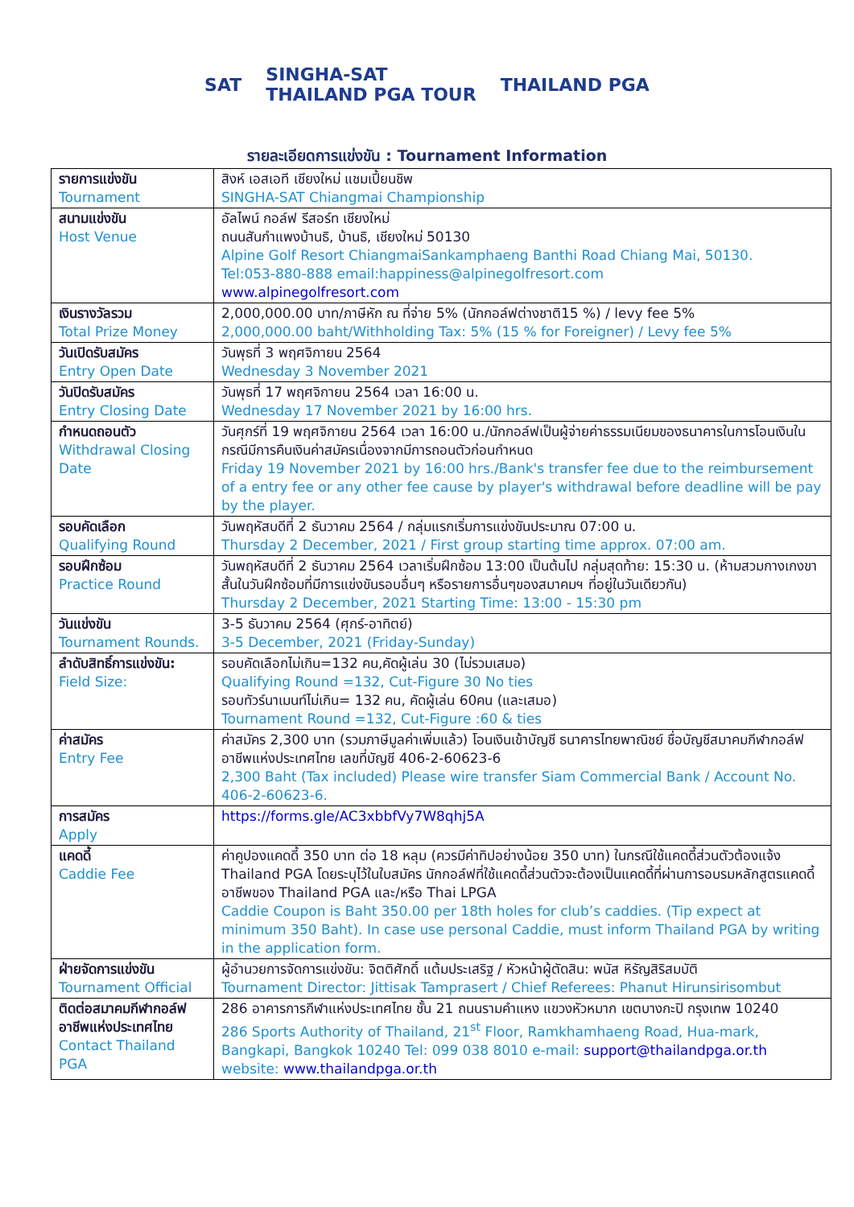SAT SINGHA-SAT
THAILAND PGA TOUR THAILAND PGA
รายละเอียดการแข่งขัน : Tournament Information
| รายการแข่งขัน Tournament | สิงห์ เอสเอที เชียงใหม่ แชมเปี้ยนชิพ SINGHA-SAT Chiangmai Championship |
| สนามแข่งขัน Host Venue | อัลไพน์ กอล์ฟ รีสอร์ท เชียงใหม่ ถนนสันกำแพงบ้านธิ, บ้านธิ, เชียงใหม่ 50130 Alpine Golf Resort ChiangmaiSankamphaeng Banthi Road Chiang Mai, 50130. Tel:053-880-888 email:happiness@alpinegolfresort.com www.alpinegolfresort.com |
| เงินรางวัลรวม Total Prize Money | 2,000,000.00 บาท/ภาษีหัก ณ ที่จ่าย 5% (นักกอล์ฟต่างชาติ15 %) / levy fee 5% 2,000,000.00 baht/Withholding Tax: 5% (15 % for Foreigner) / Levy fee 5% |
| วันเปิดรับสมัคร Entry Open Date | วันพุธที่ 3 พฤศจิกายน 2564 Wednesday 3 November 2021 |
| วันปิดรับสมัคร Entry Closing Date | วันพุธที่ 17 พฤศจิกายน 2564 เวลา 16:00 น. Wednesday 17 November 2021 by 16:00 hrs. |
| กำหนดถอนตัว Withdrawal Closing Date | วันศุกร์ที่ 19 พฤศจิกายน 2564 เวลา 16:00 น./นักกอล์ฟเป็นผู้จ่ายค่าธรรมเนียมของธนาคารในการโอนเงินในกรณีมีการคืนเงินค่าสมัครเนื่องจากมีการถอนตัวก่อนกำหนด Friday 19 November 2021 by 16:00 hrs./Bank's transfer fee due to the reimbursement of a entry fee or any other fee cause by player's withdrawal before deadline will be pay by the player. |
| รอบคัดเลือก Qualifying Round | วันพฤหัสบดีที่ 2 ธันวาคม 2564 / กลุ่มแรกเริ่มการแข่งขันประมาณ 07:00 น. Thursday 2 December, 2021 / First group starting time approx. 07:00 am. |
| รอบฝึกซ้อม Practice Round | วันพฤหัสบดีที่ 2 ธันวาคม 2564 เวลาเริ่มฝึกซ้อม 13:00 เป็นต้นไป กลุ่มสุดท้าย: 15:30 น. (ห้ามสวมกางเกงขาสั้นในวันฝึกซ้อมที่มีการแข่งขันรอบอื่นๆ หรือรายการอื่นๆของสมาคมฯ ที่อยู่ในวันเดียวกัน) Thursday 2 December, 2021 Starting Time: 13:00 - 15:30 pm |
| วันแข่งขัน Tournament Rounds. | 3-5 ธันวาคม 2564 (ศุกร์-อาทิตย์) 3-5 December, 2021 (Friday-Sunday) |
| ลำดับสิทธิ์การแข่งขัน: Field Size: | รอบคัดเลือกไม่เกิน=132 คน,คัดผู้เล่น 30 (ไม่รวมเสมอ) Qualifying Round =132, Cut-Figure 30 No ties รอบทัวร์นาเมนท์ไม่เกิน= 132 คน, คัดผู้เล่น 60คน (และเสมอ) Tournament Round =132, Cut-Figure :60 & ties |
| ค่าสมัคร Entry Fee | ค่าสมัคร 2,300 บาท (รวมภาษีมูลค่าเพิ่มแล้ว) โอนเงินเข้าบัญชี ธนาคารไทยพาณิชย์ ชื่อบัญชีสมาคมกีฬากอล์ฟอาชีพแห่งประเทศไทย เลขที่บัญชี 406-2-60623-6 2,300 Baht (Tax included) Please wire transfer Siam Commercial Bank / Account No. 406-2-60623-6. |
| การสมัคร Apply | https://forms.gle/AC3xbbfVy7W8qhj5A |
| แคดดี้ Caddie Fee | ค่าคูปองแคดดี้ 350 บาท ต่อ 18 หลุม (ควรมีค่าทิปอย่างน้อย 350 บาท) ในกรณีใช้แคดดี้ส่วนตัวต้องแจ้ง Thailand PGA โดยระบุไว้ในใบสมัคร นักกอล์ฟที่ใช้แคดดี้ส่วนตัวจะต้องเป็นแคดดี้ที่ผ่านการอบรมหลักสูตรแคดดี้อาชีพของ Thailand PGA และ/หรือ Thai LPGA Caddie Coupon is Baht 350.00 per 18th holes for club’s caddies. (Tip expect at minimum 350 Baht). In case use personal Caddie, must inform Thailand PGA by writing in the application form. |
| ฝ่ายจัดการแข่งขัน Tournament Official | ผู้อำนวยการจัดการแข่งขัน: จิตติศักดิ์ แต้มประเสริฐ / หัวหน้าผู้ตัดสิน: พนัส หิรัญสิริสมบัติ Tournament Director: Jittisak Tamprasert / Chief Referees: Phanut Hirunsirisombut |
| ติดต่อสมาคมกีฬากอล์ฟอาชีพแห่งประเทศไทย Contact Thailand PGA | 286 อาคารการกีฬาแห่งประเทศไทย ชั้น 21 ถนนรามคำแหง แขวงหัวหมาก เขตบางกะปิ กรุงเทพ 10240 286 Sports Authority of Thailand, 21<sup>st</sup> Floor, Ramkhamhaeng Road, Hua-mark, Bangkapi, Bangkok 10240 Tel: 099 038 8010 e-mail: support@thailandpga.or.th website: www.thailandpga.or.th |